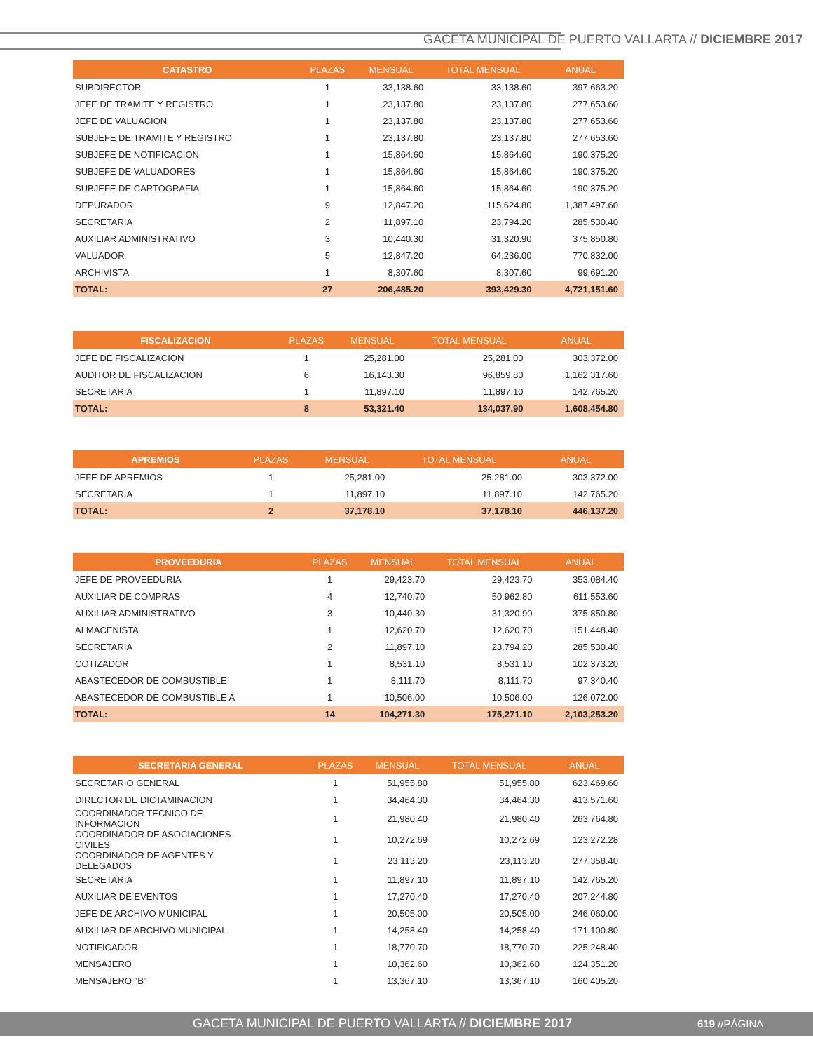GACETA MUNICIPAL DE PUERTO VALLARTA // DICIEMBRE 2017
| CATASTRO | PLAZAS | MENSUAL | TOTAL MENSUAL | ANUAL |
| --- | --- | --- | --- | --- |
| SUBDIRECTOR | 1 | 33,138.60 | 33,138.60 | 397,663.20 |
| JEFE DE TRAMITE Y REGISTRO | 1 | 23,137.80 | 23,137.80 | 277,653.60 |
| JEFE DE VALUACION | 1 | 23,137.80 | 23,137.80 | 277,653.60 |
| SUBJEFE DE TRAMITE Y REGISTRO | 1 | 23,137.80 | 23,137.80 | 277,653.60 |
| SUBJEFE DE NOTIFICACION | 1 | 15,864.60 | 15,864.60 | 190,375.20 |
| SUBJEFE DE VALUADORES | 1 | 15,864.60 | 15,864.60 | 190,375.20 |
| SUBJEFE DE CARTOGRAFIA | 1 | 15,864.60 | 15,864.60 | 190,375.20 |
| DEPURADOR | 9 | 12,847.20 | 115,624.80 | 1,387,497.60 |
| SECRETARIA | 2 | 11,897.10 | 23,794.20 | 285,530.40 |
| AUXILIAR ADMINISTRATIVO | 3 | 10,440.30 | 31,320.90 | 375,850.80 |
| VALUADOR | 5 | 12,847.20 | 64,236.00 | 770,832.00 |
| ARCHIVISTA | 1 | 8,307.60 | 8,307.60 | 99,691.20 |
| TOTAL: | 27 | 206,485.20 | 393,429.30 | 4,721,151.60 |
| FISCALIZACION | PLAZAS | MENSUAL | TOTAL MENSUAL | ANUAL |
| --- | --- | --- | --- | --- |
| JEFE DE FISCALIZACION | 1 | 25,281.00 | 25,281.00 | 303,372.00 |
| AUDITOR DE FISCALIZACION | 6 | 16,143.30 | 96,859.80 | 1,162,317.60 |
| SECRETARIA | 1 | 11,897.10 | 11,897.10 | 142,765.20 |
| TOTAL: | 8 | 53,321.40 | 134,037.90 | 1,608,454.80 |
| APREMIOS | PLAZAS | MENSUAL | TOTAL MENSUAL | ANUAL |
| --- | --- | --- | --- | --- |
| JEFE DE APREMIOS | 1 | 25,281.00 | 25,281.00 | 303,372.00 |
| SECRETARIA | 1 | 11,897.10 | 11,897.10 | 142,765.20 |
| TOTAL: | 2 | 37,178.10 | 37,178.10 | 446,137.20 |
| PROVEEDURIA | PLAZAS | MENSUAL | TOTAL MENSUAL | ANUAL |
| --- | --- | --- | --- | --- |
| JEFE DE PROVEEDURIA | 1 | 29,423.70 | 29,423.70 | 353,084.40 |
| AUXILIAR DE COMPRAS | 4 | 12,740.70 | 50,962.80 | 611,553.60 |
| AUXILIAR ADMINISTRATIVO | 3 | 10,440.30 | 31,320.90 | 375,850.80 |
| ALMACENISTA | 1 | 12,620.70 | 12,620.70 | 151,448.40 |
| SECRETARIA | 2 | 11,897.10 | 23,794.20 | 285,530.40 |
| COTIZADOR | 1 | 8,531.10 | 8,531.10 | 102,373.20 |
| ABASTECEDOR DE COMBUSTIBLE | 1 | 8,111.70 | 8,111.70 | 97,340.40 |
| ABASTECEDOR DE COMBUSTIBLE A | 1 | 10,506.00 | 10,506.00 | 126,072.00 |
| TOTAL: | 14 | 104,271.30 | 175,271.10 | 2,103,253.20 |
| SECRETARIA GENERAL | PLAZAS | MENSUAL | TOTAL MENSUAL | ANUAL |
| --- | --- | --- | --- | --- |
| SECRETARIO GENERAL | 1 | 51,955.80 | 51,955.80 | 623,469.60 |
| DIRECTOR DE DICTAMINACION | 1 | 34,464.30 | 34,464.30 | 413,571.60 |
| COORDINADOR TECNICO DE INFORMACION | 1 | 21,980.40 | 21,980.40 | 263,764.80 |
| COORDINADOR DE ASOCIACIONES CIVILES | 1 | 10,272.69 | 10,272.69 | 123,272.28 |
| COORDINADOR DE AGENTES Y DELEGADOS | 1 | 23,113.20 | 23,113.20 | 277,358.40 |
| SECRETARIA | 1 | 11,897.10 | 11,897.10 | 142,765.20 |
| AUXILIAR DE EVENTOS | 1 | 17,270.40 | 17,270.40 | 207,244.80 |
| JEFE DE ARCHIVO MUNICIPAL | 1 | 20,505.00 | 20,505.00 | 246,060.00 |
| AUXILIAR DE ARCHIVO MUNICIPAL | 1 | 14,258.40 | 14,258.40 | 171,100.80 |
| NOTIFICADOR | 1 | 18,770.70 | 18,770.70 | 225,248.40 |
| MENSAJERO | 1 | 10,362.60 | 10,362.60 | 124,351.20 |
| MENSAJERO "B" | 1 | 13,367.10 | 13,367.10 | 160,405.20 |
GACETA MUNICIPAL DE PUERTO VALLARTA // DICIEMBRE 2017 619 //PÁGINA